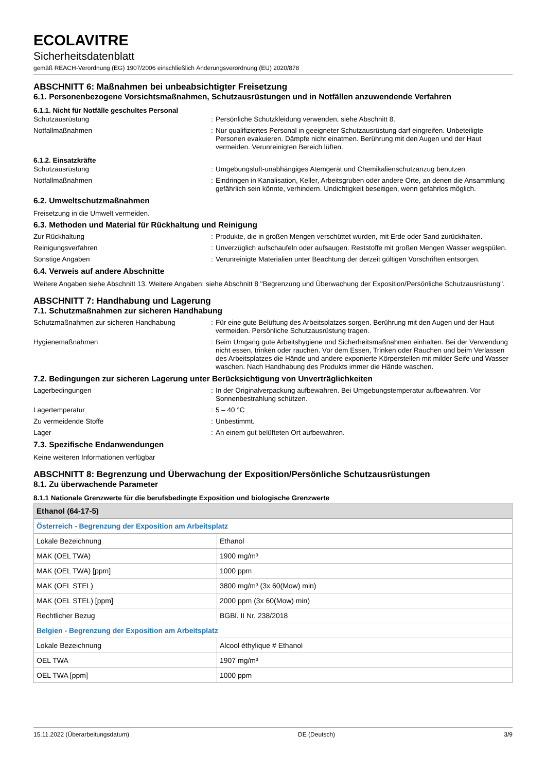ECOLAVITRE
Sicherheitsdatenblatt
gemäß REACH-Verordnung (EG) 1907/2006 einschließlich Änderungsverordnung (EU) 2020/878
ABSCHNITT 6: Maßnahmen bei unbeabsichtigter Freisetzung
6.1. Personenbezogene Vorsichtsmaßnahmen, Schutzausrüstungen und in Notfällen anzuwendende Verfahren
6.1.1. Nicht für Notfälle geschultes Personal
Schutzausrüstung : Persönliche Schutzkleidung verwenden, siehe Abschnitt 8.
Notfallmaßnahmen : Nur qualifiziertes Personal in geeigneter Schutzausrüstung darf eingreifen. Unbeteiligte Personen evakuieren. Dämpfe nicht einatmen. Berührung mit den Augen und der Haut vermeiden. Verunreinigten Bereich lüften.
6.1.2. Einsatzkräfte
Schutzausrüstung : Umgebungsluft-unabhängiges Atemgerät und Chemikalienschutzanzug benutzen.
Notfallmaßnahmen : Eindringen in Kanalisation, Keller, Arbeitsgruben oder andere Orte, an denen die Ansammlung gefährlich sein könnte, verhindern. Undichtigkeit beseitigen, wenn gefahrlos möglich.
6.2. Umweltschutzmaßnahmen
Freisetzung in die Umwelt vermeiden.
6.3. Methoden und Material für Rückhaltung und Reinigung
Zur Rückhaltung : Produkte, die in großen Mengen verschüttet wurden, mit Erde oder Sand zurückhalten.
Reinigungsverfahren : Unverzüglich aufschaufeln oder aufsaugen. Reststoffe mit großen Mengen Wasser wegspülen.
Sonstige Angaben : Verunreinigte Materialien unter Beachtung der derzeit gültigen Vorschriften entsorgen.
6.4. Verweis auf andere Abschnitte
Weitere Angaben siehe Abschnitt 13. Weitere Angaben: siehe Abschnitt 8 "Begrenzung und Überwachung der Exposition/Persönliche Schutzausrüstung".
ABSCHNITT 7: Handhabung und Lagerung
7.1. Schutzmaßnahmen zur sicheren Handhabung
Schutzmaßnahmen zur sicheren Handhabung : Für eine gute Belüftung des Arbeitsplatzes sorgen. Berührung mit den Augen und der Haut vermeiden. Persönliche Schutzausrüstung tragen.
Hygienemaßnahmen : Beim Umgang gute Arbeitshygiene und Sicherheitsmaßnahmen einhalten. Bei der Verwendung nicht essen, trinken oder rauchen. Vor dem Essen, Trinken oder Rauchen und beim Verlassen des Arbeitsplatzes die Hände und andere exponierte Körperstellen mit milder Seife und Wasser waschen. Nach Handhabung des Produkts immer die Hände waschen.
7.2. Bedingungen zur sicheren Lagerung unter Berücksichtigung von Unverträglichkeiten
Lagerbedingungen : In der Originalverpackung aufbewahren. Bei Umgebungstemperatur aufbewahren. Vor Sonnenbestrahlung schützen.
Lagertemperatur : 5 – 40 °C
Zu vermeidende Stoffe : Unbestimmt.
Lager : An einem gut belüfteten Ort aufbewahren.
7.3. Spezifische Endanwendungen
Keine weiteren Informationen verfügbar
ABSCHNITT 8: Begrenzung und Überwachung der Exposition/Persönliche Schutzausrüstungen
8.1. Zu überwachende Parameter
8.1.1 Nationale Grenzwerte für die berufsbedingte Exposition und biologische Grenzwerte
| Ethanol (64-17-5) | |
| --- | --- |
| Österreich - Begrenzung der Exposition am Arbeitsplatz | |
| Lokale Bezeichnung | Ethanol |
| MAK (OEL TWA) | 1900 mg/m³ |
| MAK (OEL TWA) [ppm] | 1000 ppm |
| MAK (OEL STEL) | 3800 mg/m³ (3x 60(Mow) min) |
| MAK (OEL STEL) [ppm] | 2000 ppm (3x 60(Mow) min) |
| Rechtlicher Bezug | BGBl. II Nr. 238/2018 |
| Belgien - Begrenzung der Exposition am Arbeitsplatz | |
| Lokale Bezeichnung | Alcool éthylique # Ethanol |
| OEL TWA | 1907 mg/m³ |
| OEL TWA [ppm] | 1000 ppm |
15.11.2022 (Überarbeitungsdatum) DE (Deutsch) 3/9